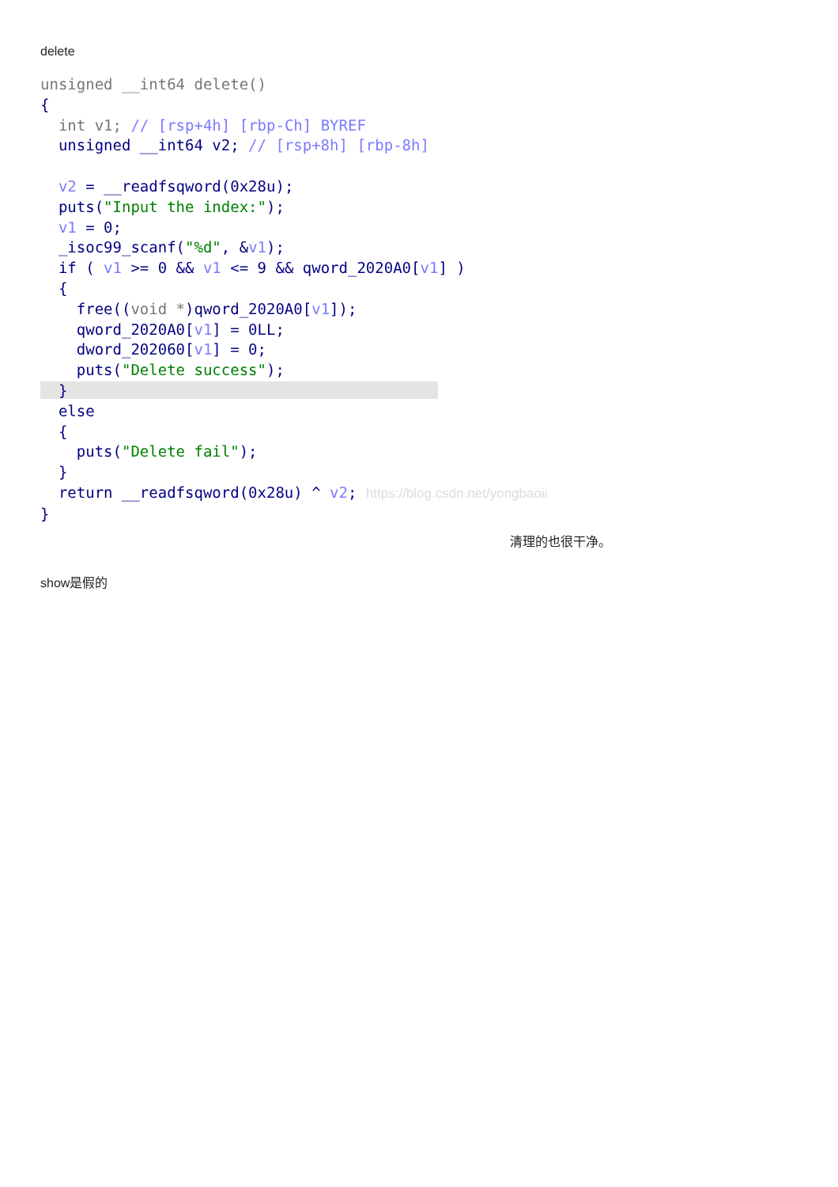delete
unsigned __int64 delete() { int v1; // [rsp+4h] [rbp-Ch] BYREF unsigned __int64 v2; // [rsp+8h] [rbp-8h] v2 = __readfsqword(0x28u); puts("Input the index:"); v1 = 0; _isoc99_scanf("%d", &v1); if ( v1 >= 0 && v1 <= 9 && qword_2020A0[v1] ) { free((void *)qword_2020A0[v1]); qword_2020A0[v1] = 0LL; dword_202060[v1] = 0; puts("Delete success"); } else { puts("Delete fail"); } return __readfsqword(0x28u) ^ v2; https://blog.csdn.net/yongbaoii }
清理的也很干净。
show是假的